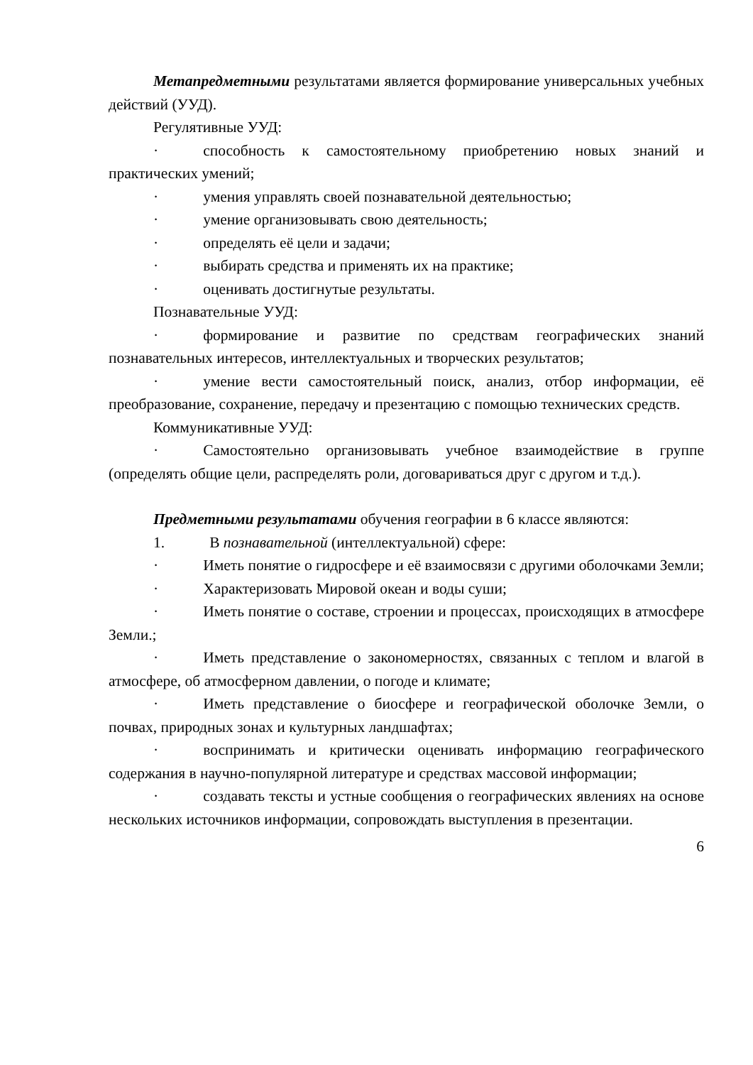Метапредметными результатами является формирование универсальных учебных действий (УУД).
Регулятивные УУД:
· способность к самостоятельному приобретению новых знаний и практических умений;
· умения управлять своей познавательной деятельностью;
· умение организовывать свою деятельность;
· определять её цели и задачи;
· выбирать средства и применять их на практике;
· оценивать достигнутые результаты.
Познавательные УУД:
· формирование и развитие по средствам географических знаний познавательных интересов, интеллектуальных и творческих результатов;
· умение вести самостоятельный поиск, анализ, отбор информации, её преобразование, сохранение, передачу и презентацию с помощью технических средств.
Коммуникативные УУД:
· Самостоятельно организовывать учебное взаимодействие в группе (определять общие цели, распределять роли, договариваться друг с другом и т.д.).
Предметными результатами обучения географии в 6 классе являются:
1. В познавательной (интеллектуальной) сфере:
· Иметь понятие о гидросфере и её взаимосвязи с другими оболочками Земли;
· Характеризовать Мировой океан и воды суши;
· Иметь понятие о составе, строении и процессах, происходящих в атмосфере Земли.;
· Иметь представление о закономерностях, связанных с теплом и влагой в атмосфере, об атмосферном давлении, о погоде и климате;
· Иметь представление о биосфере и географической оболочке Земли, о почвах, природных зонах и культурных ландшафтах;
· воспринимать и критически оценивать информацию географического содержания в научно-популярной литературе и средствах массовой информации;
· создавать тексты и устные сообщения о географических явлениях на основе нескольких источников информации, сопровождать выступления в презентации.
6